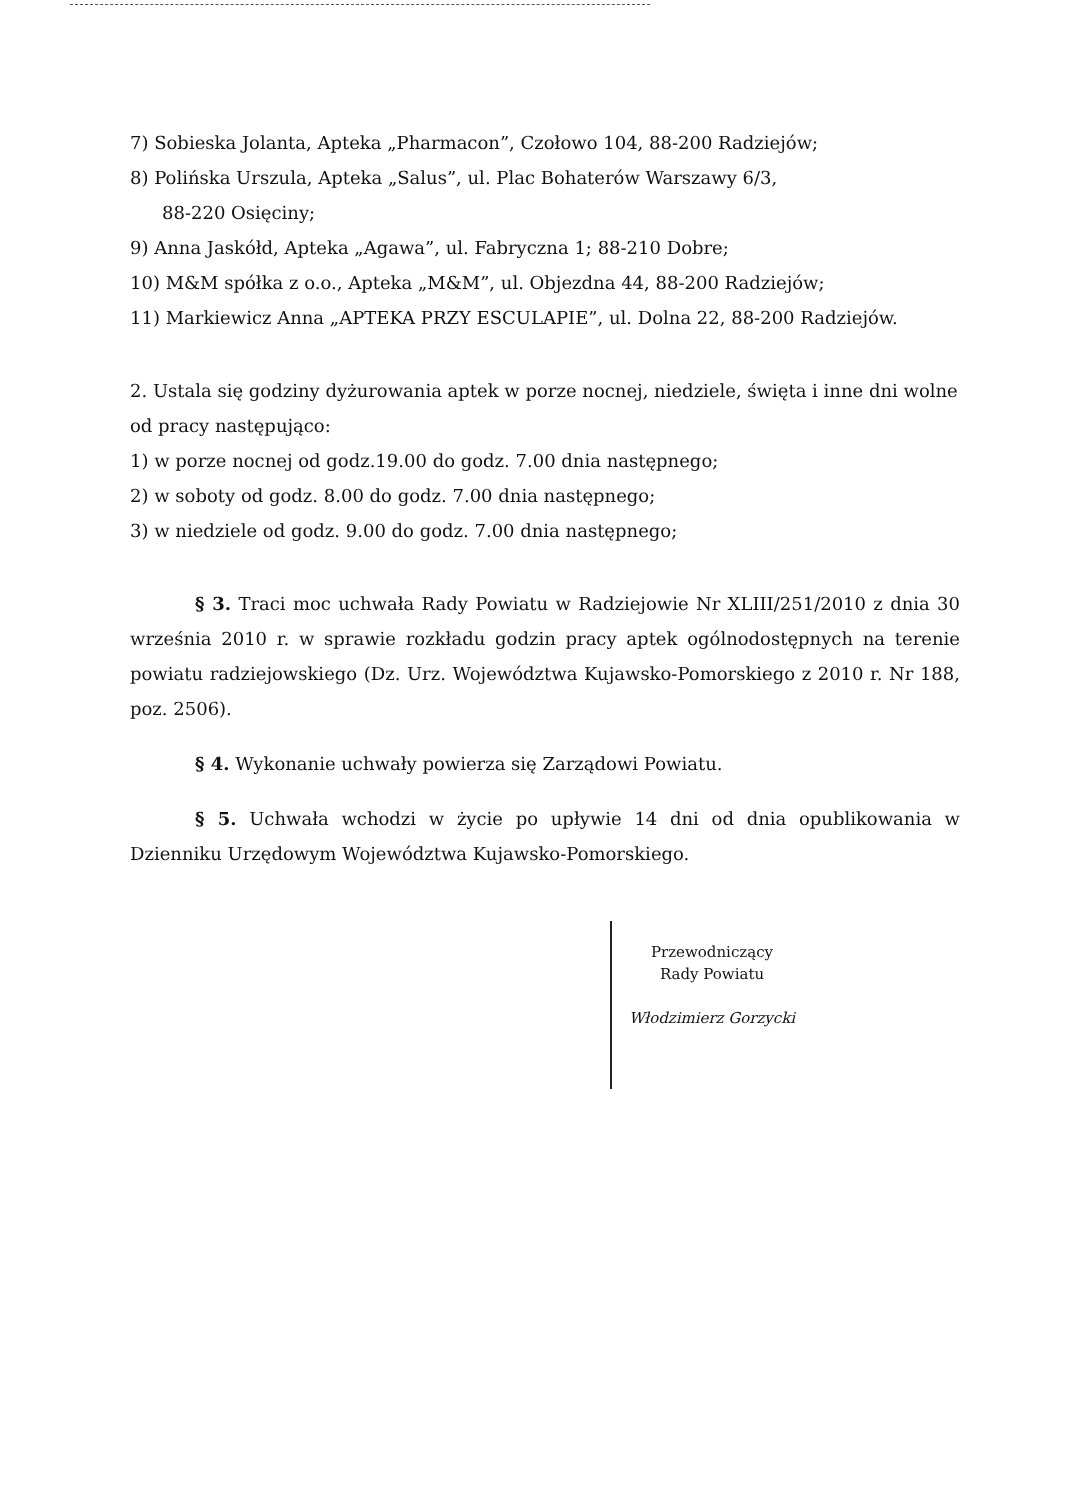7) Sobieska Jolanta, Apteka „Pharmacon”, Czołowo 104, 88-200 Radziejów;
8) Polińska Urszula, Apteka „Salus”, ul. Plac Bohaterów Warszawy 6/3,
88-220 Osięciny;
9) Anna Jaskółd, Apteka „Agawa”, ul. Fabryczna 1; 88-210 Dobre;
10) M&M spółka z o.o., Apteka „M&M”, ul. Objezdna 44, 88-200 Radziejów;
11) Markiewicz Anna „APTEKA PRZY ESCULAPIE”, ul. Dolna 22, 88-200 Radziejów.
2. Ustala się godziny dyżurowania aptek w porze nocnej, niedziele, święta i inne dni wolne od pracy następująco:
1) w porze nocnej od godz.19.00 do godz. 7.00 dnia następnego;
2) w soboty od godz. 8.00 do godz. 7.00 dnia następnego;
3) w niedziele od godz. 9.00 do godz. 7.00 dnia następnego;
§ 3. Traci moc uchwała Rady Powiatu w Radziejowie Nr XLIII/251/2010 z dnia 30 września 2010 r. w sprawie rozkładu godzin pracy aptek ogólnodostępnych na terenie powiatu radziejowskiego (Dz. Urz. Województwa Kujawsko-Pomorskiego z 2010 r. Nr 188, poz. 2506).
§ 4. Wykonanie uchwały powierza się Zarządowi Powiatu.
§ 5. Uchwała wchodzi w życie po upływie 14 dni od dnia opublikowania w Dzienniku Urzędowym Województwa Kujawsko-Pomorskiego.
Przewodniczący
Rady Powiatu
Włodzimierz Gorzycki